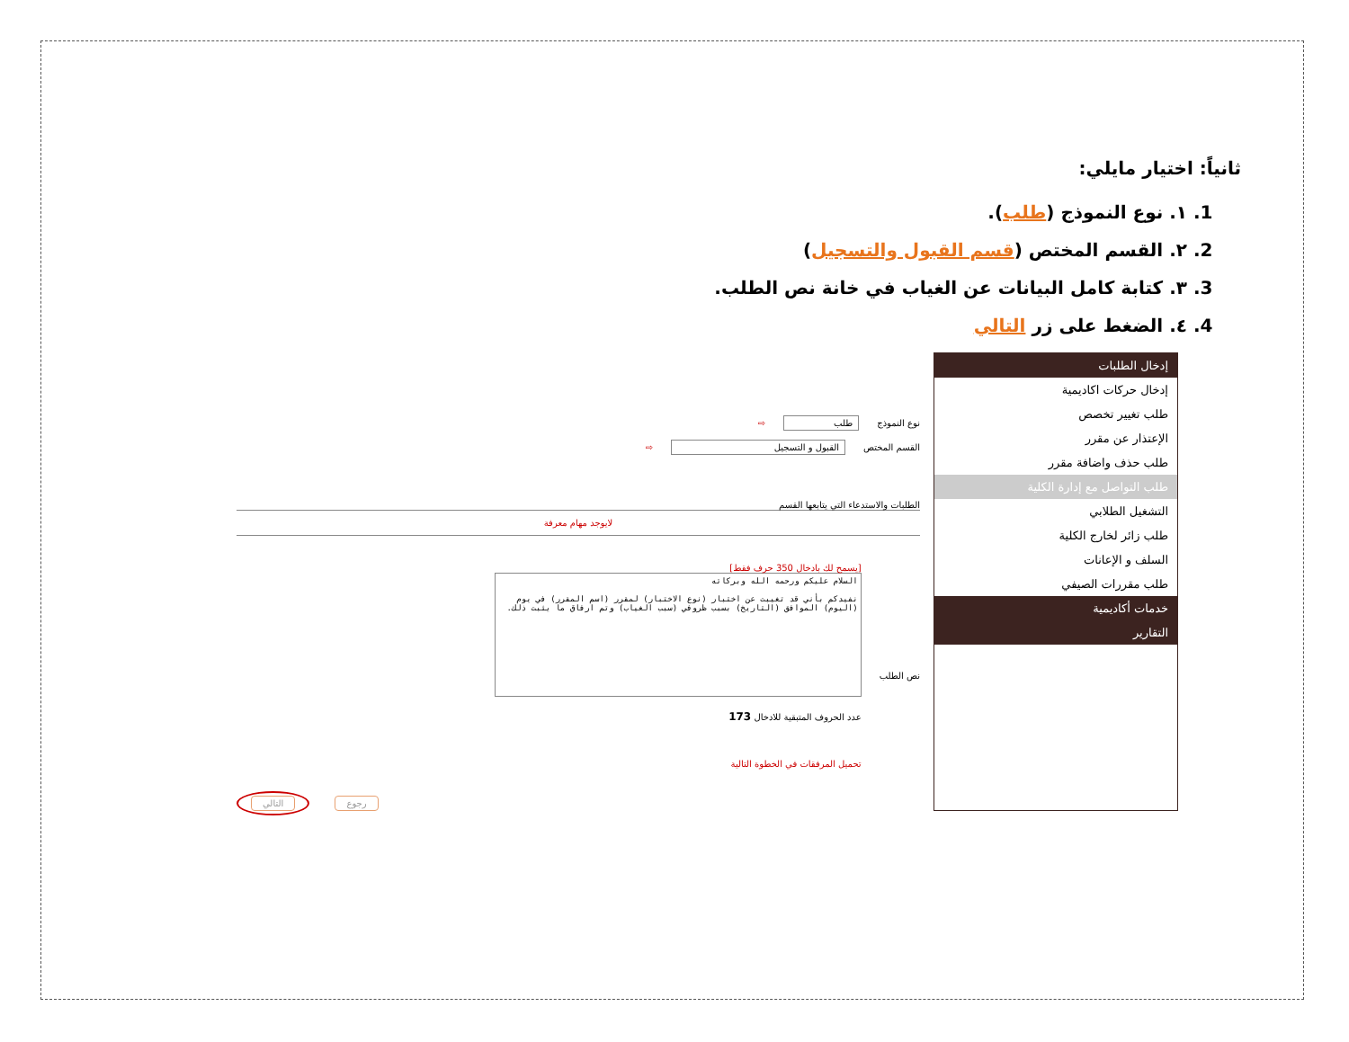ثانياً: اختيار مايلي:
1. ١. نوع النموذج (طلب).
2. ٢. القسم المختص (قسم القبول والتسجيل)
3. ٣. كتابة كامل البيانات عن الغياب في خانة نص الطلب.
4. ٤. الضغط على زر التالي
إدخال الطلبات
إدخال حركات اكاديمية
طلب تغيير تخصص
الإعتذار عن مقرر
طلب حذف واضافة مقرر
طلب التواصل مع إدارة الكلية
التشغيل الطلابي
طلب زائر لخارج الكلية
السلف و الإعانات
طلب مقررات الصيفي
خدمات أكاديمية
التقارير
نوع النموذج طلب ⇨
القسم المختص القبول و التسجيل ⇨
الطلبات والاستدعاء التي يتابعها القسم
لايوجد مهام معرفة
نص الطلب
[يسمح لك بادخال 350 حرف فقط]
السلام عليكم ورحمه الله وبركاته
نفيدكم بأني قد تغيبت عن اختبار (نوع الاختبار) لمقرر (اسم المقرر) في يوم (اليوم) الموافق (التاريخ) بسبب ظروفي (سبب الغياب) وتم ارفاق ما يثبت ذلك.
عدد الحروف المتبقية للادخال 173
تحميل المرفقات في الخطوة التالية
التالي رجوع